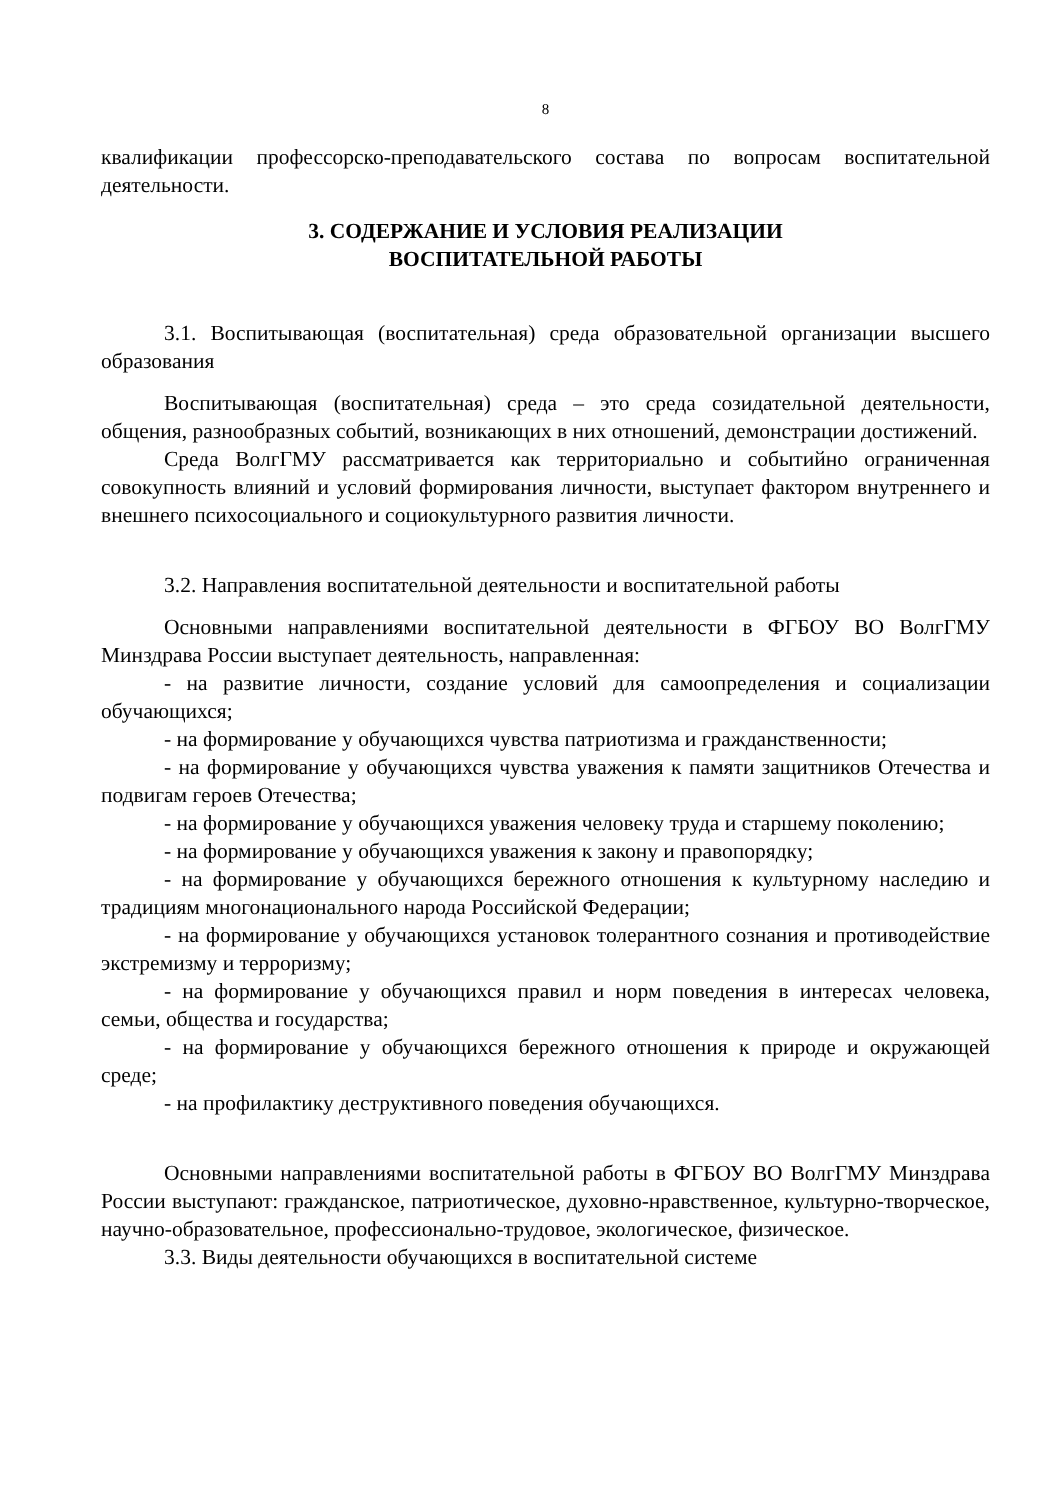8
квалификации профессорско-преподавательского состава по вопросам воспитательной деятельности.
3. СОДЕРЖАНИЕ И УСЛОВИЯ РЕАЛИЗАЦИИ
ВОСПИТАТЕЛЬНОЙ РАБОТЫ
3.1. Воспитывающая (воспитательная) среда образовательной организации высшего образования
Воспитывающая (воспитательная) среда – это среда созидательной деятельности, общения, разнообразных событий, возникающих в них отношений, демонстрации достижений.
Среда ВолгГМУ рассматривается как территориально и событийно ограниченная совокупность влияний и условий формирования личности, выступает фактором внутреннего и внешнего психосоциального и социокультурного развития личности.
3.2. Направления воспитательной деятельности и воспитательной работы
Основными направлениями воспитательной деятельности в ФГБОУ ВО ВолгГМУ Минздрава России выступает деятельность, направленная:
- на развитие личности, создание условий для самоопределения и социализации обучающихся;
- на формирование у обучающихся чувства патриотизма и гражданственности;
- на формирование у обучающихся чувства уважения к памяти защитников Отечества и подвигам героев Отечества;
- на формирование у обучающихся уважения человеку труда и старшему поколению;
- на формирование у обучающихся уважения к закону и правопорядку;
- на формирование у обучающихся бережного отношения к культурному наследию и традициям многонационального народа Российской Федерации;
- на формирование у обучающихся установок толерантного сознания и противодействие экстремизму и терроризму;
- на формирование у обучающихся правил и норм поведения в интересах человека, семьи, общества и государства;
- на формирование у обучающихся бережного отношения к природе и окружающей среде;
- на профилактику деструктивного поведения обучающихся.
Основными направлениями воспитательной работы в ФГБОУ ВО ВолгГМУ Минздрава России выступают: гражданское, патриотическое, духовно-нравственное, культурно-творческое, научно-образовательное, профессионально-трудовое, экологическое, физическое.
3.3. Виды деятельности обучающихся в воспитательной системе